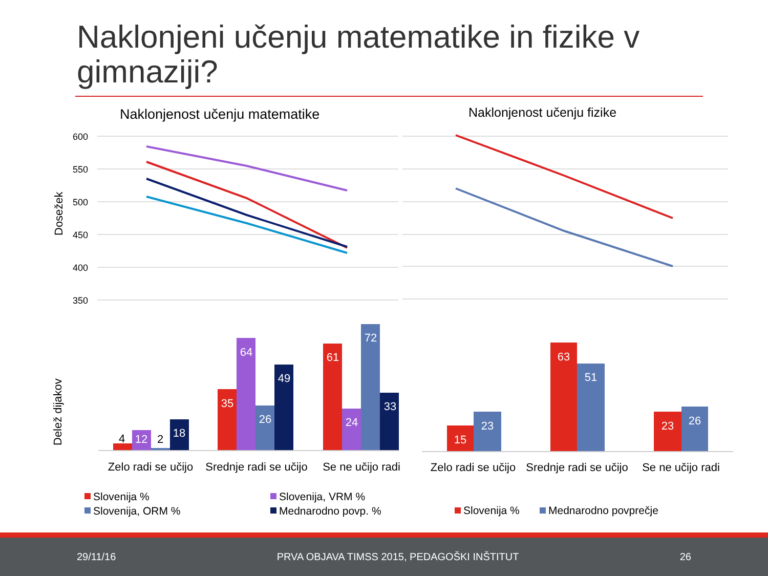Naklonjeni učenju matematike in fizike v gimnaziji?
Naklonjenost učenju matematike
Naklonjenost učenju fizike
600
550
500
450
400
350
Dosežek
Delež dijakov
4
12
2
18
35
64
26
49
61
24
72
33
15
23
63
51
23
26
Zelo radi se učijo
Srednje radi se učijo
Se ne učijo radi
Zelo radi se učijo
Srednje radi se učijo
Se ne učijo radi
Slovenija %
Slovenija, VRM %
Slovenija, ORM %
Mednarodno povp. %
Slovenija %
Mednarodno povprečje
29/11/16 PRVA OBJAVA TIMSS 2015, PEDAGOŠKI INŠTITUT 26